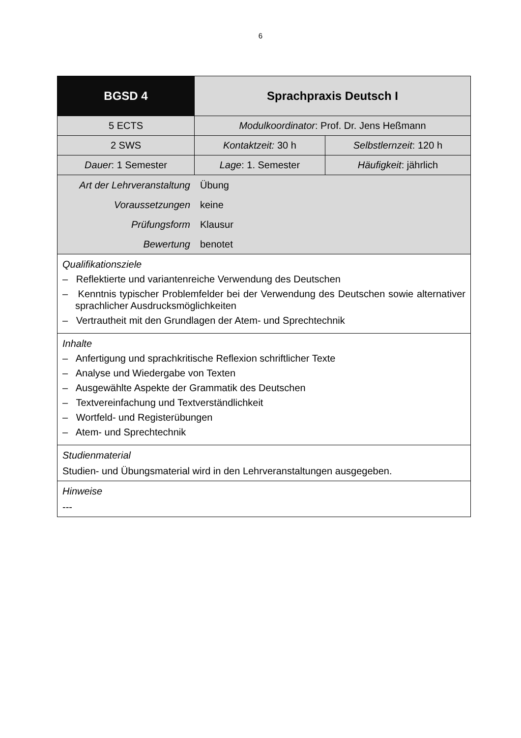6
| BGSD 4 | Sprachpraxis Deutsch I | |
| 5 ECTS | Modulkoordinator : Prof. Dr. Jens Heßmann | |
| 2 SWS | Kontaktzeit: 30 h | Selbstlernzeit : 120 h |
| Dauer : 1 Semester | Lage : 1. Semester | Häufigkeit : jährlich |
| / Art der Lehrveranstaltung / Übung / / Voraussetzungen / keine / / Prüfungsform / Klausur / / Bewertung / benotet / | | |
| Qualifikationsziele – Reflektierte und variantenreiche Verwendung des Deutschen – Kenntnis typischer Problemfelder bei der Verwendung des Deutschen sowie alternativer sprachlicher Ausdrucksmöglichkeiten – Vertrautheit mit den Grundlagen der Atem- und Sprechtechnik | | |
| Inhalte – Anfertigung und sprachkritische Reflexion schriftlicher Texte – Analyse und Wiedergabe von Texten – Ausgewählte Aspekte der Grammatik des Deutschen – Textvereinfachung und Textverständlichkeit – Wortfeld- und Registerübungen – Atem- und Sprechtechnik | | |
| Studienmaterial Studien- und Übungsmaterial wird in den Lehrveranstaltungen ausgegeben. | | |
| Hinweise --- | | |